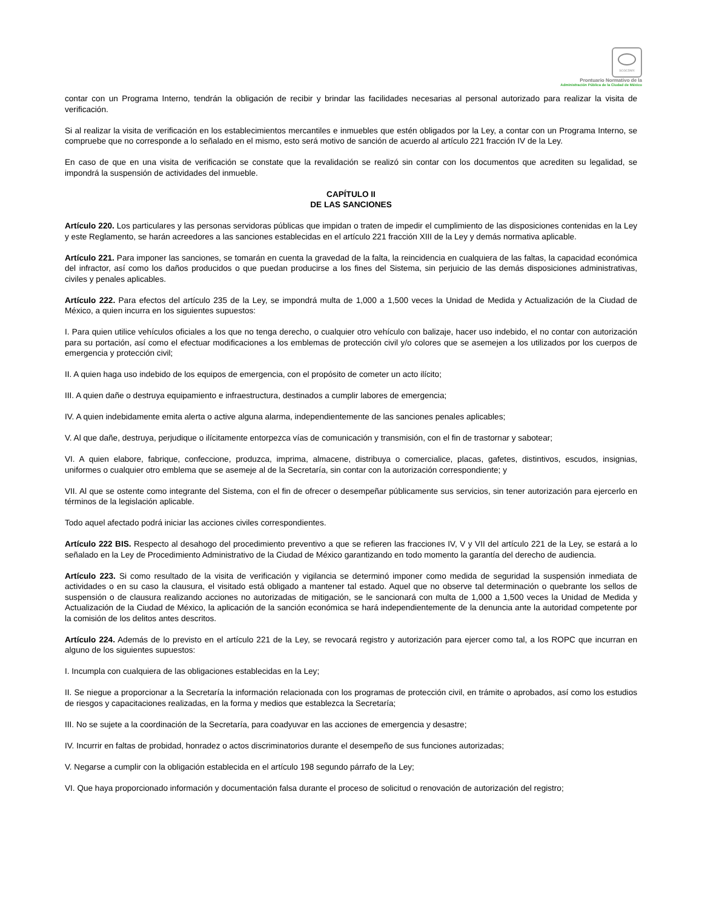SCGCDMX
Prontuario Normativo de la
Administración Pública de la Ciudad de México
contar con un Programa Interno, tendrán la obligación de recibir y brindar las facilidades necesarias al personal autorizado para realizar la visita de verificación.
Si al realizar la visita de verificación en los establecimientos mercantiles e inmuebles que estén obligados por la Ley, a contar con un Programa Interno, se compruebe que no corresponde a lo señalado en el mismo, esto será motivo de sanción de acuerdo al artículo 221 fracción IV de la Ley.
En caso de que en una visita de verificación se constate que la revalidación se realizó sin contar con los documentos que acrediten su legalidad, se impondrá la suspensión de actividades del inmueble.
CAPÍTULO II
DE LAS SANCIONES
Artículo 220. Los particulares y las personas servidoras públicas que impidan o traten de impedir el cumplimiento de las disposiciones contenidas en la Ley y este Reglamento, se harán acreedores a las sanciones establecidas en el artículo 221 fracción XIII de la Ley y demás normativa aplicable.
Artículo 221. Para imponer las sanciones, se tomarán en cuenta la gravedad de la falta, la reincidencia en cualquiera de las faltas, la capacidad económica del infractor, así como los daños producidos o que puedan producirse a los fines del Sistema, sin perjuicio de las demás disposiciones administrativas, civiles y penales aplicables.
Artículo 222. Para efectos del artículo 235 de la Ley, se impondrá multa de 1,000 a 1,500 veces la Unidad de Medida y Actualización de la Ciudad de México, a quien incurra en los siguientes supuestos:
I. Para quien utilice vehículos oficiales a los que no tenga derecho, o cualquier otro vehículo con balizaje, hacer uso indebido, el no contar con autorización para su portación, así como el efectuar modificaciones a los emblemas de protección civil y/o colores que se asemejen a los utilizados por los cuerpos de emergencia y protección civil;
II. A quien haga uso indebido de los equipos de emergencia, con el propósito de cometer un acto ilícito;
III. A quien dañe o destruya equipamiento e infraestructura, destinados a cumplir labores de emergencia;
IV. A quien indebidamente emita alerta o active alguna alarma, independientemente de las sanciones penales aplicables;
V. Al que dañe, destruya, perjudique o ilícitamente entorpezca vías de comunicación y transmisión, con el fin de trastornar y sabotear;
VI. A quien elabore, fabrique, confeccione, produzca, imprima, almacene, distribuya o comercialice, placas, gafetes, distintivos, escudos, insignias, uniformes o cualquier otro emblema que se asemeje al de la Secretaría, sin contar con la autorización correspondiente; y
VII. Al que se ostente como integrante del Sistema, con el fin de ofrecer o desempeñar públicamente sus servicios, sin tener autorización para ejercerlo en términos de la legislación aplicable.
Todo aquel afectado podrá iniciar las acciones civiles correspondientes.
Artículo 222 BIS. Respecto al desahogo del procedimiento preventivo a que se refieren las fracciones IV, V y VII del artículo 221 de la Ley, se estará a lo señalado en la Ley de Procedimiento Administrativo de la Ciudad de México garantizando en todo momento la garantía del derecho de audiencia.
Artículo 223. Si como resultado de la visita de verificación y vigilancia se determinó imponer como medida de seguridad la suspensión inmediata de actividades o en su caso la clausura, el visitado está obligado a mantener tal estado. Aquel que no observe tal determinación o quebrante los sellos de suspensión o de clausura realizando acciones no autorizadas de mitigación, se le sancionará con multa de 1,000 a 1,500 veces la Unidad de Medida y Actualización de la Ciudad de México, la aplicación de la sanción económica se hará independientemente de la denuncia ante la autoridad competente por la comisión de los delitos antes descritos.
Artículo 224. Además de lo previsto en el artículo 221 de la Ley, se revocará registro y autorización para ejercer como tal, a los ROPC que incurran en alguno de los siguientes supuestos:
I. Incumpla con cualquiera de las obligaciones establecidas en la Ley;
II. Se niegue a proporcionar a la Secretaría la información relacionada con los programas de protección civil, en trámite o aprobados, así como los estudios de riesgos y capacitaciones realizadas, en la forma y medios que establezca la Secretaría;
III. No se sujete a la coordinación de la Secretaría, para coadyuvar en las acciones de emergencia y desastre;
IV. Incurrir en faltas de probidad, honradez o actos discriminatorios durante el desempeño de sus funciones autorizadas;
V. Negarse a cumplir con la obligación establecida en el artículo 198 segundo párrafo de la Ley;
VI. Que haya proporcionado información y documentación falsa durante el proceso de solicitud o renovación de autorización del registro;